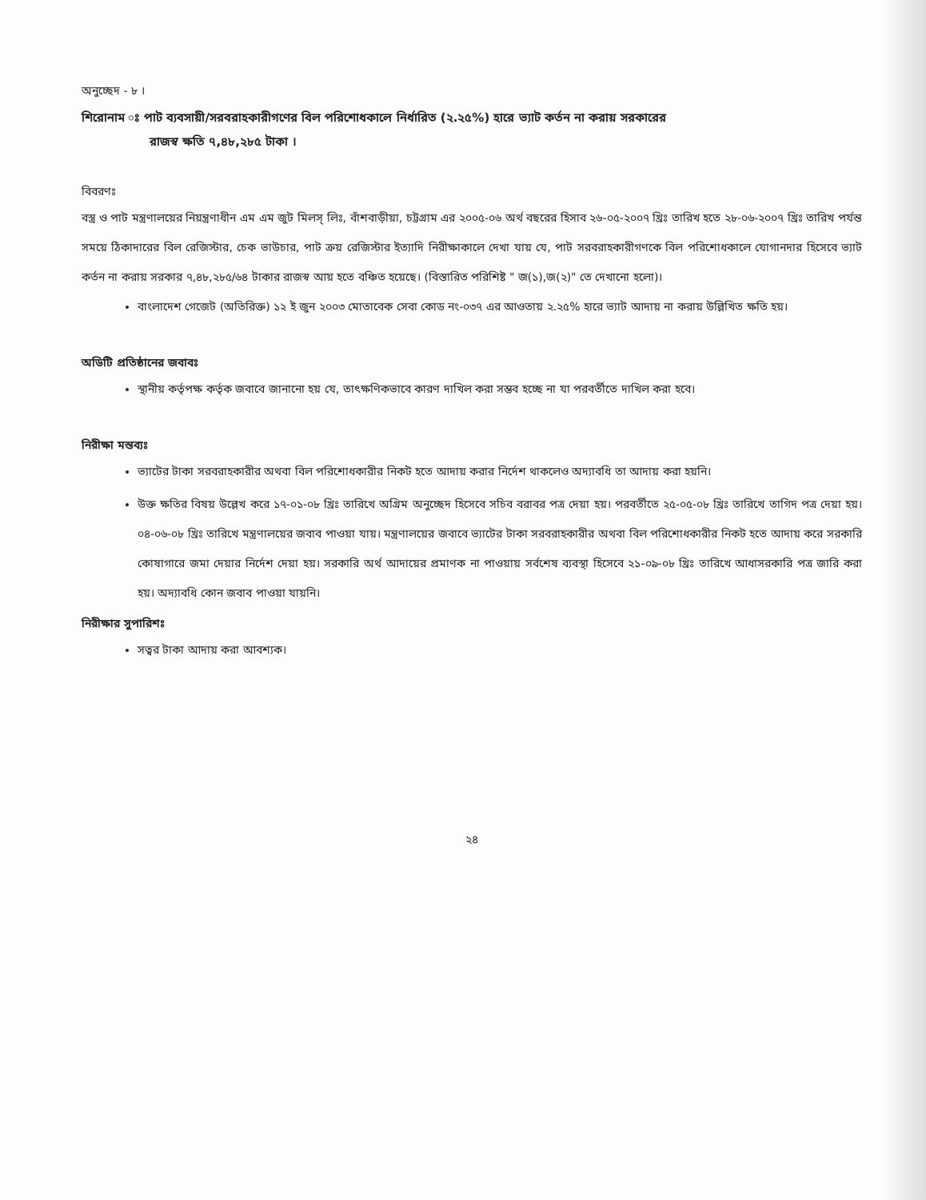অনুচ্ছেদ - ৮ ।
শিরোনাম ঃ পাট ব্যবসায়ী/সরবরাহকারীগণের বিল পরিশোধকালে নির্ধারিত (২.২৫%) হারে ভ্যাট কর্তন না করায় সরকারের
রাজস্ব ক্ষতি ৭,৪৮,২৮৫ টাকা ।
বিবরণঃ
বস্ত্র ও পাট মন্ত্রণালয়ের নিয়ন্ত্রণাধীন এম এম জুট মিলস্ লিঃ, বাঁশবাড়ীয়া, চট্টগ্রাম এর ২০০৫-০৬ অর্থ বছরের হিসাব ২৬-০৫-২০০৭ খ্রিঃ তারিখ হতে ২৮-০৬-২০০৭ খ্রিঃ তারিখ পর্যন্ত সময়ে ঠিকাদারের বিল রেজিস্টার, চেক ভাউচার, পাট ক্রয় রেজিস্টার ইত্যাদি নিরীক্ষাকালে দেখা যায় যে, পাট সরবরাহকারীগণকে বিল পরিশোধকালে যোগানদার হিসেবে ভ্যাট কর্তন না করায় সরকার ৭,৪৮,২৮৫/৬৪ টাকার রাজস্ব আয় হতে বঞ্চিত হয়েছে। (বিস্তারিত পরিশিষ্ট " জ(১),জ(২)" তে দেখানো হলো)।
বাংলাদেশ গেজেট (অতিরিক্ত) ১২ ই জুন ২০০৩ মোতাবেক সেবা কোড নং-০৩৭ এর আওতায় ২.২৫% হারে ভ্যাট আদায় না করায় উল্লিখিত ক্ষতি হয়।
অডিটি প্রতিষ্ঠানের জবাবঃ
স্থানীয় কর্তৃপক্ষ কর্তৃক জবাবে জানানো হয় যে, তাৎক্ষণিকভাবে কারণ দাখিল করা সম্ভব হচ্ছে না যা পরবর্তীতে দাখিল করা হবে।
নিরীক্ষা মন্তব্যঃ
ভ্যাটের টাকা সরবরাহকারীর অথবা বিল পরিশোধকারীর নিকট হতে আদায় করার নির্দেশ থাকলেও অদ্যাবধি তা আদায় করা হয়নি।
উক্ত ক্ষতির বিষয় উল্লেখ করে ১৭-০১-০৮ খ্রিঃ তারিখে অগ্রিম অনুচ্ছেদ হিসেবে সচিব বরাবর পত্র দেয়া হয়। পরবর্তীতে ২৫-০৫-০৮ খ্রিঃ তারিখে তাগিদ পত্র দেয়া হয়। ০৪-০৬-০৮ খ্রিঃ তারিখে মন্ত্রণালয়ের জবাব পাওয়া যায়। মন্ত্রণালয়ের জবাবে ভ্যাটের টাকা সরবরাহকারীর অথবা বিল পরিশোধকারীর নিকট হতে আদায় করে সরকারি কোষাগারে জমা দেয়ার নির্দেশ দেয়া হয়। সরকারি অর্থ আদায়ের প্রমাণক না পাওয়ায় সর্বশেষ ব্যবস্থা হিসেবে ২১-০৯-০৮ খ্রিঃ তারিখে আধাসরকারি পত্র জারি করা হয়। অদ্যাবধি কোন জবাব পাওয়া যায়নি।
নিরীক্ষার সুপারিশঃ
সত্বর টাকা আদায় করা আবশ্যক।
২৪